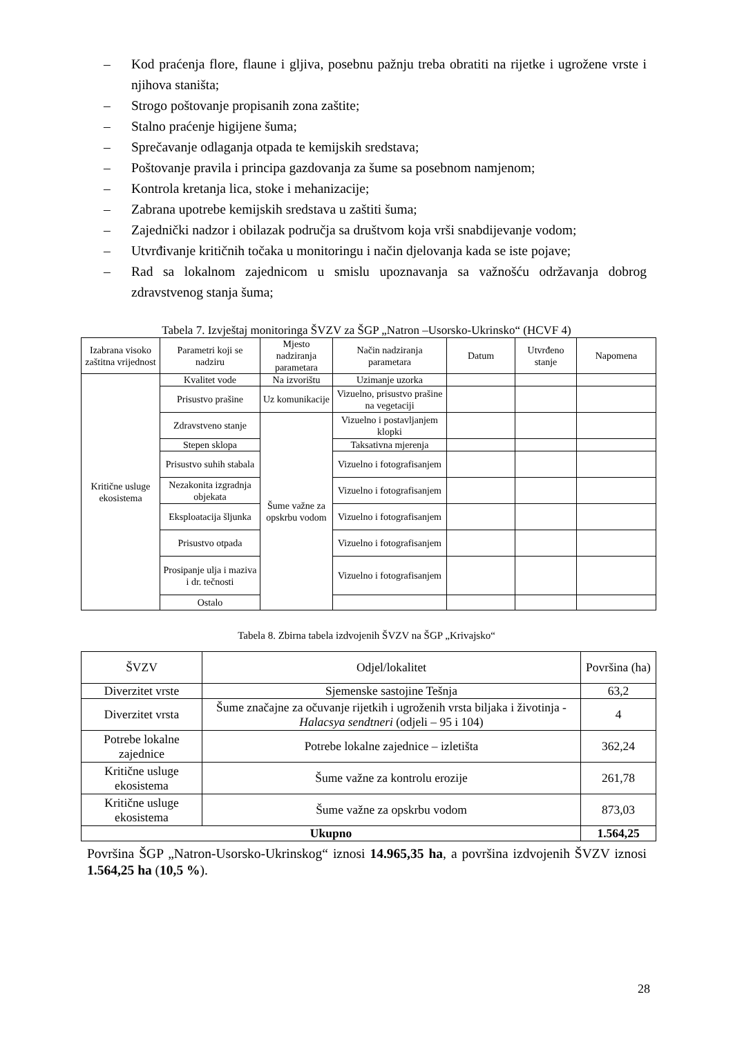– Kod praćenja flore, flaune i gljiva, posebnu pažnju treba obratiti na rijetke i ugrožene vrste i njihova staništa;
– Strogo poštovanje propisanih zona zaštite;
– Stalno praćenje higijene šuma;
– Sprečavanje odlaganja otpada te kemijskih sredstava;
– Poštovanje pravila i principa gazdovanja za šume sa posebnom namjenom;
– Kontrola kretanja lica, stoke i mehanizacije;
– Zabrana upotrebe kemijskih sredstava u zaštiti šuma;
– Zajednički nadzor i obilazak područja sa društvom koja vrši snabdijevanje vodom;
– Utvrđivanje kritičnih točaka u monitoringu i način djelovanja kada se iste pojave;
– Rad sa lokalnom zajednicom u smislu upoznavanja sa važnošću održavanja dobrog zdravstvenog stanja šuma;
Tabela 7. Izvještaj monitoringa ŠVZV za ŠGP „Natron –Usorsko-Ukrinsko“ (HCVF 4)
| Izabrana visoko zaštitna vrijednost | Parametri koji se nadziru | Mjesto nadziranja parametara | Način nadziranja parametara | Datum | Utvrđeno stanje | Napomena |
| --- | --- | --- | --- | --- | --- | --- |
| Kritične usluge ekosistema | Kvalitet vode | Na izvorištu | Uzimanje uzorka | | | |
| | Prisustvo prašine | Uz komunikacije | Vizuelno, prisustvo prašine na vegetaciji | | | |
| | Zdravstveno stanje | Šume važne za opskrbu vodom | Vizuelno i postavljanjem klopki | | | |
| | Stepen sklopa | | Taksativna mjerenja | | | |
| | Prisustvo suhih stabala | | Vizuelno i fotografisanjem | | | |
| | Nezakonita izgradnja objekata | | Vizuelno i fotografisanjem | | | |
| | Eksploatacija šljunka | | Vizuelno i fotografisanjem | | | |
| | Prisustvo otpada | | Vizuelno i fotografisanjem | | | |
| | Prosipanje ulja i maziva i dr. tečnosti | | Vizuelno i fotografisanjem | | | |
| | Ostalo | | | | | |
Tabela 8. Zbirna tabela izdvojenih ŠVZV na ŠGP „Krivajsko“
| ŠVZV | Odjel/lokalitet | Površina (ha) |
| --- | --- | --- |
| Diverzitet vrste | Sjemenske sastojine Tešnja | 63,2 |
| Diverzitet vrsta | Šume značajne za očuvanje rijetkih i ugroženih vrsta biljaka i životinja - Halacsya sendtneri (odjeli – 95 i 104) | 4 |
| Potrebe lokalne zajednice | Potrebe lokalne zajednice – izletišta | 362,24 |
| Kritične usluge ekosistema | Šume važne za kontrolu erozije | 261,78 |
| Kritične usluge ekosistema | Šume važne za opskrbu vodom | 873,03 |
| Ukupno | | 1.564,25 |
Površina ŠGP „Natron-Usorsko-Ukrinskog“ iznosi 14.965,35 ha, a površina izdvojenih ŠVZV iznosi 1.564,25 ha (10,5 %).
28